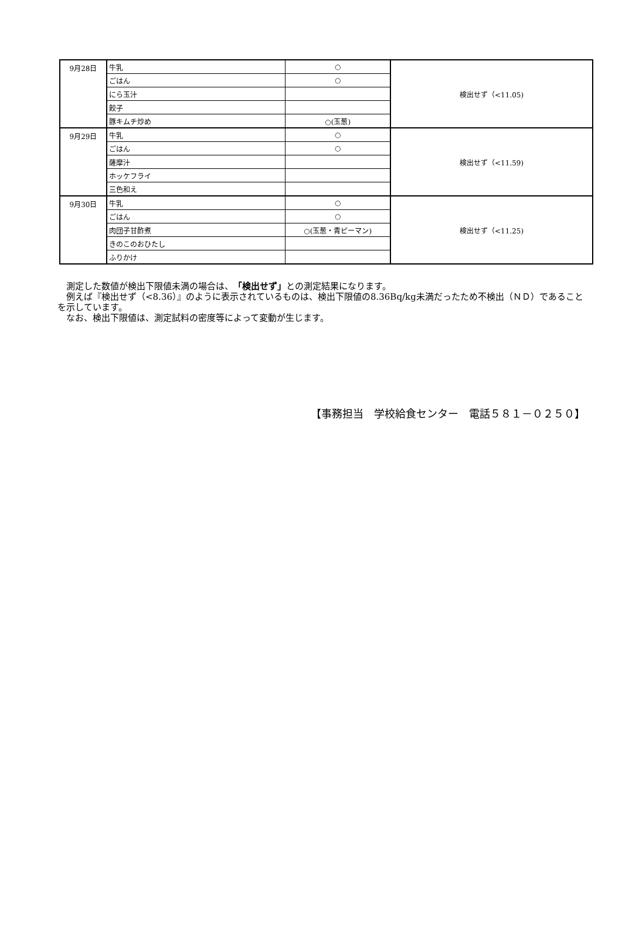| 9月28日 | 牛乳 | ○ | 検出せず（<11.05) |
| | ごはん | ○ | |
| | にら玉汁 | | |
| | 餃子 | | |
| | 豚キムチ炒め | ○(玉葱) | |
| 9月29日 | 牛乳 | ○ | 検出せず（<11.59) |
| | ごはん | ○ | |
| | 薩摩汁 | | |
| | ホッケフライ | | |
| | 三色和え | | |
| 9月30日 | 牛乳 | ○ | 検出せず（<11.25) |
| | ごはん | ○ | |
| | 肉団子甘酢煮 | ○(玉葱・青ピーマン) | |
| | きのこのおひたし | | |
| | ふりかけ | | |
測定した数値が検出下限値未満の場合は、「検出せず」との測定結果になります。
例えば『検出せず（<8.36）』のように表示されているものは、検出下限値の8.36Bq/kg未満だったため不検出（ＮＤ）であることを示しています。
なお、検出下限値は、測定試料の密度等によって変動が生じます。
【事務担当　学校給食センター　電話５８１－０２５０】